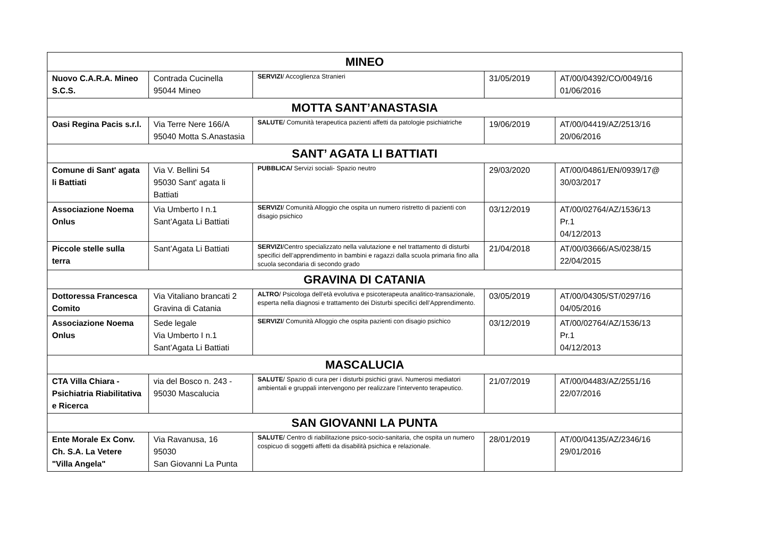| MINEO | | | | |
| Nuovo C.A.R.A. Mineo S.C.S. | Contrada Cucinella 95044 Mineo | SERVIZI / Accoglienza Stranieri | 31/05/2019 | AT/00/04392/CO/0049/16 01/06/2016 |
| MOTTA SANT’ANASTASIA | | | | |
| Oasi Regina Pacis s.r.l. | Via Terre Nere 166/A 95040 Motta S.Anastasia | SALUTE / Comunità terapeutica pazienti affetti da patologie psichiatriche | 19/06/2019 | AT/00/04419/AZ/2513/16 20/06/2016 |
| SANT’ AGATA LI BATTIATI | | | | |
| Comune di Sant' agata li Battiati | Via V. Bellini 54 95030 Sant' agata li Battiati | PUBBLICA/ Servizi sociali- Spazio neutro | 29/03/2020 | AT/00/04861/EN/0939/17@ 30/03/2017 |
| Associazione Noema Onlus | Via Umberto I n.1 Sant’Agata Li Battiati | SERVIZI / Comunità Alloggio che ospita un numero ristretto di pazienti con disagio psichico | 03/12/2019 | AT/00/02764/AZ/1536/13 Pr.1 04/12/2013 |
| Piccole stelle sulla terra | Sant’Agata Li Battiati | SERVIZI /Centro specializzato nella valutazione e nel trattamento di disturbi specifici dell’apprendimento in bambini e ragazzi dalla scuola primaria fino alla scuola secondaria di secondo grado | 21/04/2018 | AT/00/03666/AS/0238/15 22/04/2015 |
| GRAVINA DI CATANIA | | | | |
| Dottoressa Francesca Comito | Via Vitaliano brancati 2 Gravina di Catania | ALTRO / Psicologa dell’età evolutiva e psicoterapeuta analitico-transazionale, esperta nella diagnosi e trattamento dei Disturbi specifici dell’Apprendimento. | 03/05/2019 | AT/00/04305/ST/0297/16 04/05/2016 |
| Associazione Noema Onlus | Sede legale Via Umberto I n.1 Sant’Agata Li Battiati | SERVIZI / Comunità Alloggio che ospita pazienti con disagio psichico | 03/12/2019 | AT/00/02764/AZ/1536/13 Pr.1 04/12/2013 |
| MASCALUCIA | | | | |
| CTA Villa Chiara - Psichiatria Riabilitativa e Ricerca | via del Bosco n. 243 - 95030 Mascalucia | SALUTE / Spazio di cura per i disturbi psichici gravi. Numerosi mediatori ambientali e gruppali intervengono per realizzare l'intervento terapeutico. | 21/07/2019 | AT/00/04483/AZ/2551/16 22/07/2016 |
| SAN GIOVANNI LA PUNTA | | | | |
| Ente Morale Ex Conv. Ch. S.A. La Vetere "Villa Angela" | Via Ravanusa, 16 95030 San Giovanni La Punta | SALUTE / Centro di riabilitazione psico-socio-sanitaria, che ospita un numero cospicuo di soggetti affetti da disabilità psichica e relazionale. | 28/01/2019 | AT/00/04135/AZ/2346/16 29/01/2016 |